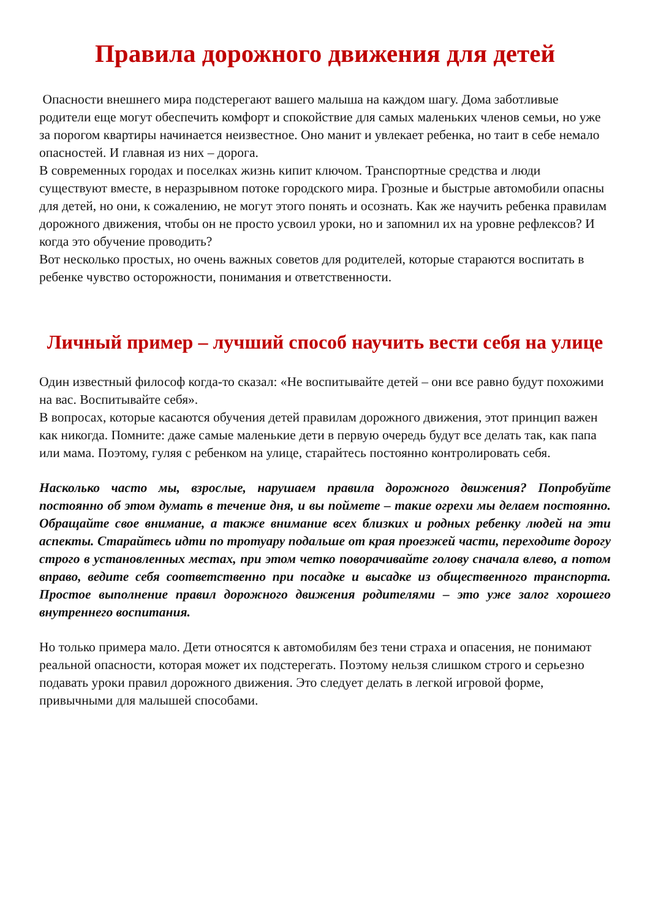Правила дорожного движения для детей
Опасности внешнего мира подстерегают вашего малыша на каждом шагу. Дома заботливые родители еще могут обеспечить комфорт и спокойствие для самых маленьких членов семьи, но уже за порогом квартиры начинается неизвестное. Оно манит и увлекает ребенка, но таит в себе немало опасностей. И главная из них – дорога.
В современных городах и поселках жизнь кипит ключом. Транспортные средства и люди существуют вместе, в неразрывном потоке городского мира. Грозные и быстрые автомобили опасны для детей, но они, к сожалению, не могут этого понять и осознать. Как же научить ребенка правилам дорожного движения, чтобы он не просто усвоил уроки, но и запомнил их на уровне рефлексов? И когда это обучение проводить?
Вот несколько простых, но очень важных советов для родителей, которые стараются воспитать в ребенке чувство осторожности, понимания и ответственности.
Личный пример – лучший способ научить вести себя на улице
Один известный философ когда-то сказал: «Не воспитывайте детей – они все равно будут похожими на вас. Воспитывайте себя».
В вопросах, которые касаются обучения детей правилам дорожного движения, этот принцип важен как никогда. Помните: даже самые маленькие дети в первую очередь будут все делать так, как папа или мама. Поэтому, гуляя с ребенком на улице, старайтесь постоянно контролировать себя.
Насколько часто мы, взрослые, нарушаем правила дорожного движения? Попробуйте постоянно об этом думать в течение дня, и вы поймете – такие огрехи мы делаем постоянно. Обращайте свое внимание, а также внимание всех близких и родных ребенку людей на эти аспекты. Старайтесь идти по тротуару подальше от края проезжей части, переходите дорогу строго в установленных местах, при этом четко поворачивайте голову сначала влево, а потом вправо, ведите себя соответственно при посадке и высадке из общественного транспорта. Простое выполнение правил дорожного движения родителями – это уже залог хорошего внутреннего воспитания.
Но только примера мало. Дети относятся к автомобилям без тени страха и опасения, не понимают реальной опасности, которая может их подстерегать. Поэтому нельзя слишком строго и серьезно подавать уроки правил дорожного движения. Это следует делать в легкой игровой форме, привычными для малышей способами.